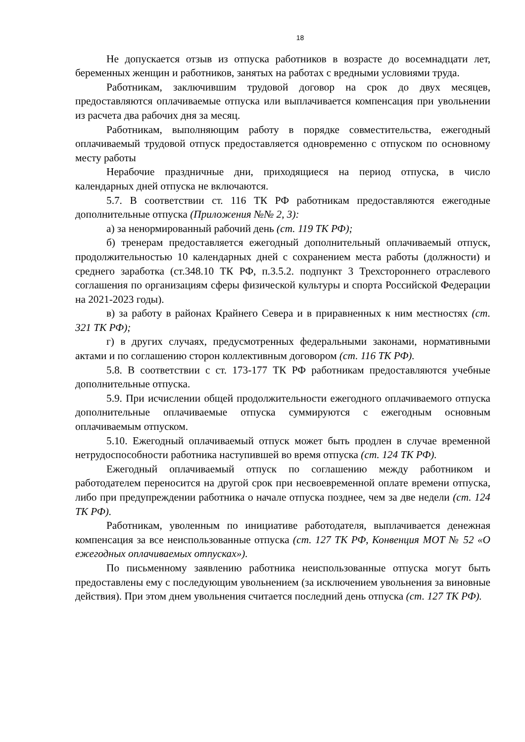18
Не допускается отзыв из отпуска работников в возрасте до восемнадцати лет, беременных женщин и работников, занятых на работах с вредными условиями труда.
Работникам, заключившим трудовой договор на срок до двух месяцев, предоставляются оплачиваемые отпуска или выплачивается компенсация при увольнении из расчета два рабочих дня за месяц.
Работникам, выполняющим работу в порядке совместительства, ежегодный оплачиваемый трудовой отпуск предоставляется одновременно с отпуском по основному месту работы
Нерабочие праздничные дни, приходящиеся на период отпуска, в число календарных дней отпуска не включаются.
5.7. В соответствии ст. 116 ТК РФ работникам предоставляются ежегодные дополнительные отпуска (Приложения №№ 2, 3):
а) за ненормированный рабочий день (ст. 119 ТК РФ);
б) тренерам предоставляется ежегодный дополнительный оплачиваемый отпуск, продолжительностью 10 календарных дней с сохранением места работы (должности) и среднего заработка (ст.348.10 ТК РФ, п.3.5.2. подпункт 3 Трехстороннего отраслевого соглашения по организациям сферы физической культуры и спорта Российской Федерации на 2021-2023 годы).
в) за работу в районах Крайнего Севера и в приравненных к ним местностях (ст. 321 ТК РФ);
г) в других случаях, предусмотренных федеральными законами, нормативными актами и по соглашению сторон коллективным договором (ст. 116 ТК РФ).
5.8. В соответствии с ст. 173-177 ТК РФ работникам предоставляются учебные дополнительные отпуска.
5.9. При исчислении общей продолжительности ежегодного оплачиваемого отпуска дополнительные оплачиваемые отпуска суммируются с ежегодным основным оплачиваемым отпуском.
5.10. Ежегодный оплачиваемый отпуск может быть продлен в случае временной нетрудоспособности работника наступившей во время отпуска (ст. 124 ТК РФ).
Ежегодный оплачиваемый отпуск по соглашению между работником и работодателем переносится на другой срок при несвоевременной оплате времени отпуска, либо при предупреждении работника о начале отпуска позднее, чем за две недели (ст. 124 ТК РФ).
Работникам, уволенным по инициативе работодателя, выплачивается денежная компенсация за все неиспользованные отпуска (ст. 127 ТК РФ, Конвенция МОТ № 52 «О ежегодных оплачиваемых отпусках»).
По письменному заявлению работника неиспользованные отпуска могут быть предоставлены ему с последующим увольнением (за исключением увольнения за виновные действия). При этом днем увольнения считается последний день отпуска (ст. 127 ТК РФ).